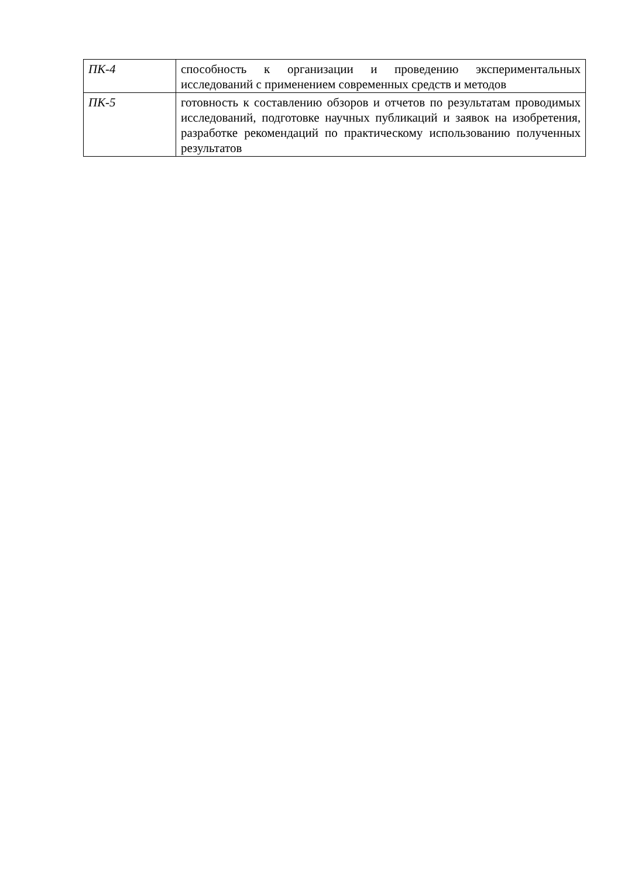| ПК-4 | способность к организации и проведению экспериментальных исследований с применением современных средств и методов |
| ПК-5 | готовность к составлению обзоров и отчетов по результатам проводимых исследований, подготовке научных публикаций и заявок на изобретения, разработке рекомендаций по практическому использованию полученных результатов |